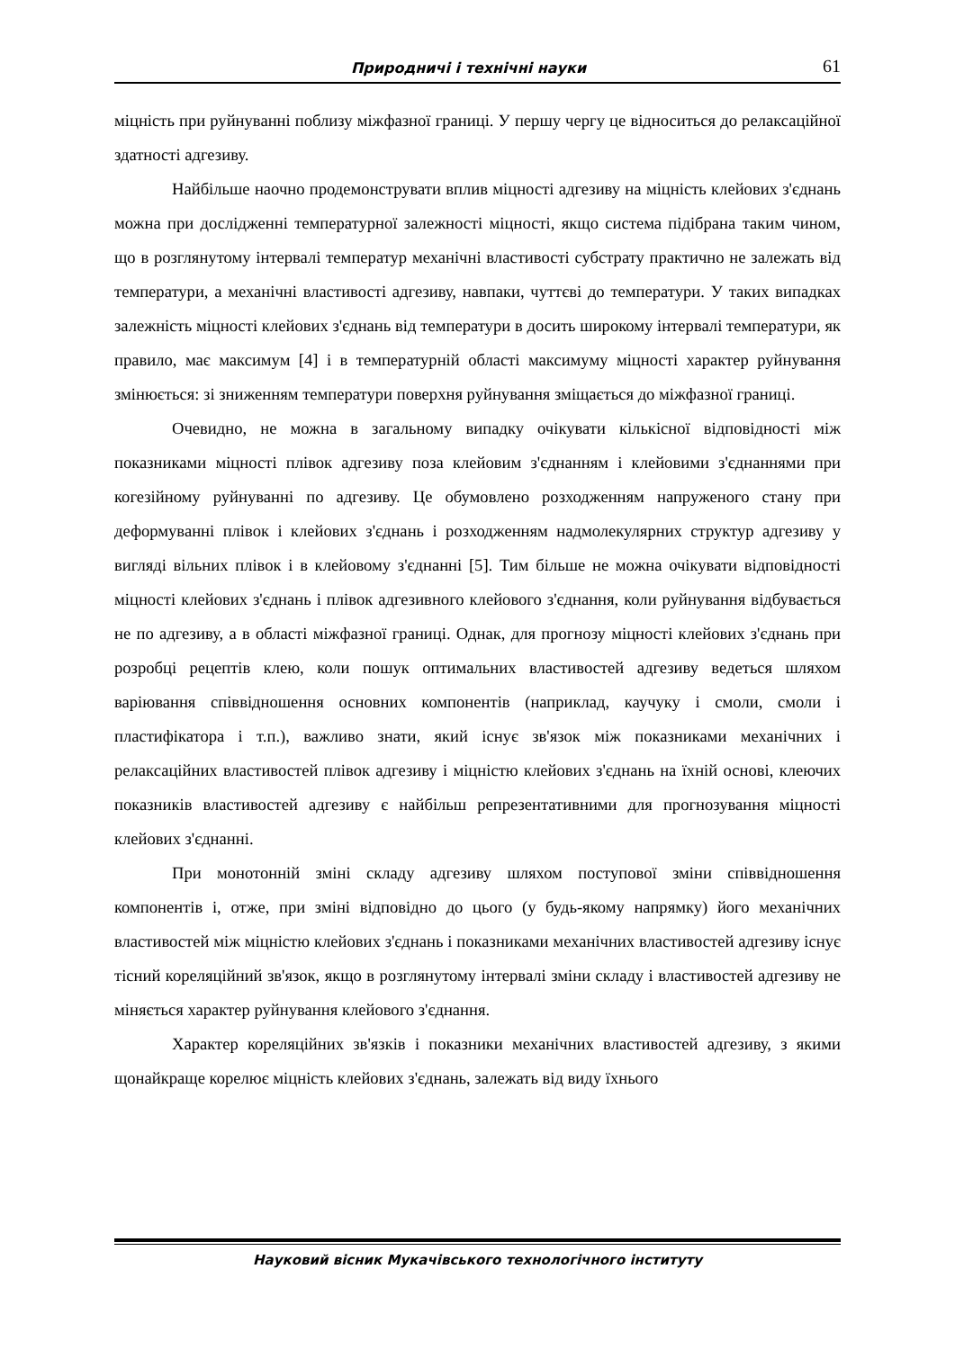Природничі і технічні науки 61
міцність при руйнуванні поблизу міжфазної границі. У першу чергу це відноситься до релаксаційної здатності адгезиву.
Найбільше наочно продемонструвати вплив міцності адгезиву на міцність клейових з'єднань можна при дослідженні температурної залежності міцності, якщо система підібрана таким чином, що в розглянутому інтервалі температур механічні властивості субстрату практично не залежать від температури, а механічні властивості адгезиву, навпаки, чуттєві до температури. У таких випадках залежність міцності клейових з'єднань від температури в досить широкому інтервалі температури, як правило, має максимум [4] і в температурній області максимуму міцності характер руйнування змінюється: зі зниженням температури поверхня руйнування зміщається до міжфазної границі.
Очевидно, не можна в загальному випадку очікувати кількісної відповідності між показниками міцності плівок адгезиву поза клейовим з'єднанням і клейовими з'єднаннями при когезійному руйнуванні по адгезиву. Це обумовлено розходженням напруженого стану при деформуванні плівок і клейових з'єднань і розходженням надмолекулярних структур адгезиву у вигляді вільних плівок і в клейовому з'єднанні [5]. Тим більше не можна очікувати відповідності міцності клейових з'єднань і плівок адгезивного клейового з'єднання, коли руйнування відбувається не по адгезиву, а в області міжфазної границі. Однак, для прогнозу міцності клейових з'єднань при розробці рецептів клею, коли пошук оптимальних властивостей адгезиву ведеться шляхом варіювання співвідношення основних компонентів (наприклад, каучуку і смоли, смоли і пластифікатора і т.п.), важливо знати, який існує зв'язок між показниками механічних і релаксаційних властивостей плівок адгезиву і міцністю клейових з'єднань на їхній основі, клеючих показників властивостей адгезиву є найбільш репрезентативними для прогнозування міцності клейових з'єднанні.
При монотонній зміні складу адгезиву шляхом поступової зміни співвідношення компонентів і, отже, при зміні відповідно до цього (у будь-якому напрямку) його механічних властивостей між міцністю клейових з'єднань і показниками механічних властивостей адгезиву існує тісний кореляційний зв'язок, якщо в розглянутому інтервалі зміни складу і властивостей адгезиву не міняється характер руйнування клейового з'єднання.
Характер кореляційних зв'язків і показники механічних властивостей адгезиву, з якими щонайкраще корелює міцність клейових з'єднань, залежать від виду їхнього
Науковий вісник Мукачівського технологічного інституту